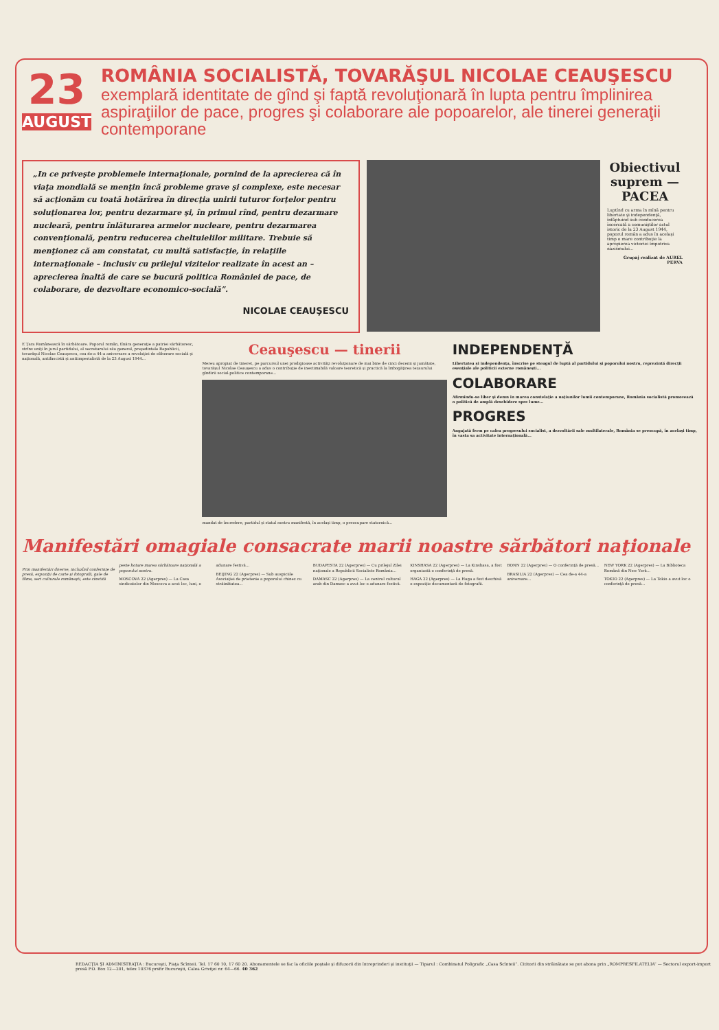23
AUGUST
ROMÂNIA SOCIALISTĂ, TOVARĂŞUL NICOLAE CEAUŞESCU
exemplară identitate de gînd şi faptă revoluţionară în lupta pentru împlinirea aspiraţiilor de pace, progres şi colaborare ale popoarelor, ale tinerei generaţii contemporane
„In ce priveşte problemele internaţionale, pornind de la aprecierea că în viaţa mondială se menţin încă probleme grave şi complexe, este necesar să acţionăm cu toată hotărîrea în direcţia unirii tuturor forţelor pentru soluţionarea lor, pentru dezarmare şi, în primul rînd, pentru dezarmare nucleară, pentru înlăturarea armelor nucleare, pentru dezarmarea convenţională, pentru reducerea cheltuielilor militare. Trebuie să menţionez că am constatat, cu multă satisfacţie, în relaţiile internaţionale – inclusiv cu prilejul vizitelor realizate în acest an – aprecierea înaltă de care se bucură politica României de pace, de colaborare, de dezvoltare economico-socială”.
NICOLAE CEAUŞESCU
Obiectivul suprem — PACEA
Luptînd cu arma în mînă pentru libertate şi independenţă, înfăptuind sub conducerea încercată a comuniştilor actul istoric de la 23 August 1944, poporul român a adus în acelaşi timp o mare contribuţie la apropierea victoriei împotriva nazismului...
Grupaj realizat de AUREL PERVA
E Ţara Românească în sărbătoare. Poporul român, tînăra generaţie a patriei sărbătoresc, strîns uniţi în jurul partidului, al secretarului său general, preşedintele Republicii, tovarăşul Nicolae Ceauşescu, cea de-a 44-a aniversare a revoluţiei de eliberare socială şi naţională, antifascistă şi antiimperialistă de la 23 August 1944...
Ceauşescu — tinerii
Mereu apropiat de tineret, pe parcursul unei prodigioase activităţi revoluţionare de mai bine de cinci decenii şi jumătate, tovarăşul Nicolae Ceauşescu a adus o contribuţie de inestimabilă valoare teoretică şi practică la îmbogăţirea tezaurului gîndirii social-politice contemporane...
mandat de încredere, partidul şi statul nostru manifestă, în acelaşi timp, o preocupare statornică...
INDEPENDENŢĂ
Libertatea şi independenţa, înscrise pe steagul de luptă al partidului şi poporului nostru, reprezintă direcţii esenţiale ale politicii externe româneşti...
COLABORARE
Afirmîndu-se liber şi demn în marea constelaţie a naţiunilor lumii contemporane, România socialistă promovează o politică de amplă deschidere spre lume...
PROGRES
Angajată ferm pe calea progresului socialist, a dezvoltării sale multilaterale, România se preocupă, în acelaşi timp, în vasta sa activitate internaţională...
Manifestări omagiale consacrate marii noastre sărbători naţionale
Prin manifestări diverse, incluzînd conferinţe de presă, expoziţii de carte şi fotografii, gale de filme, seri culturale româneşti, este cinstită peste hotare marea sărbătoare naţională a poporului nostru.
MOSCOVA 22 (Agerpres) — La Casa sindicatelor din Moscova a avut loc, luni, o adunare festivă...
BEIJING 22 (Agerpres) — Sub auspiciile Asociaţiei de prietenie a poporului chinez cu străinătatea...
BUDAPESTA 22 (Agerpres) — Cu prilejul Zilei naţionale a Republicii Socialiste România...
DAMASC 22 (Agerpres) — La centrul cultural arab din Damasc a avut loc o adunare festivă.
KINSHASA 22 (Agerpres) — La Kinshasa, a fost organizată o conferinţă de presă.
HAGA 22 (Agerpres) — La Haga a fost deschisă o expoziţie documentară de fotografii.
BONN 22 (Agerpres) — O conferinţă de presă...
BRASILIA 22 (Agerpres) — Cea de-a 44-a aniversare...
NEW YORK 22 (Agerpres) — La Biblioteca Română din New York...
TOKIO 22 (Agerpres) — La Tokio a avut loc o conferinţă de presă...
REDACŢIA ŞI ADMINISTRAŢIA : Bucureşti, Piaţa Scînteii. Tel. 17 60 10, 17 60 20. Abonamentele se fac la oficiile poştale şi difuzorii din întreprinderi şi instituţii — Tiparul : Combinatul Poligrafic „Casa Scînteii”. Cititorii din străinătate se pot abona prin „ROMPRESFILATELIA” — Sectorul export-import presă P.O. Box 12—201, telex 10376 prsfir Bucureşti, Calea Griviţei nr. 64—66. 40 362